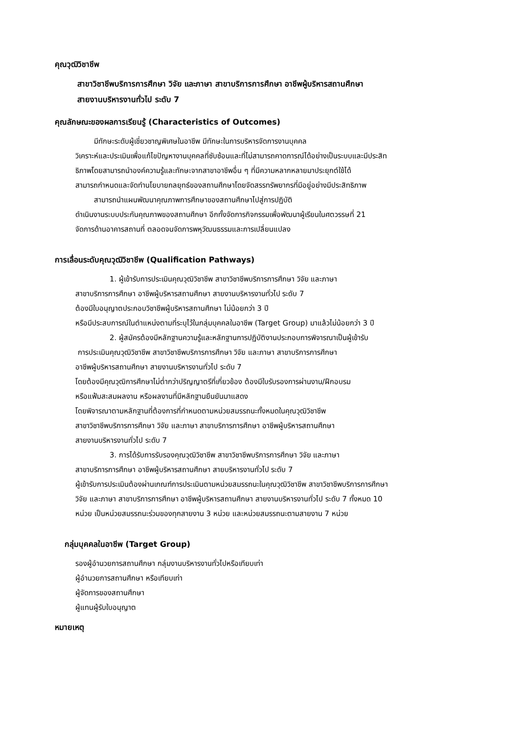คุณวุฒิวิชาชีพ
สาขาวิชาชีพบริการการศึกษา วิจัย และภาษา สาขาบริการการศึกษา อาชีพผู้บริหารสถานศึกษา
สายงานบริหารงานทั่วไป ระดับ 7
คุณลักษณะของผลการเรียนรู้ (Characteristics of Outcomes)
มีทักษะระดับผู้เชี่ยวชาญพิเศษในอาชีพ มีทักษะในการบริหารจัดการงานบุคคล
วิเคราะห์และประเมินเพื่อแก้ไขปัญหางานบุคคลที่ซับซ้อนและที่ไม่สามารถคาดการณ์ได้อย่างเป็นระบบและมีประสิท
ธิภาพโดยสามารถนำองค์ความรู้และทักษะจากสาขาอาชีพอื่น ๆ ที่มีความหลากหลายมาประยุกต์ใช้ได้
สามารถกำหนดและจัดทำนโยบายกลยุทธ์ของสถานศึกษาโดยจัดสรรทรัพยากรที่มีอยู่อย่างมีประสิทธิภาพ
สามารถนำแผนพัฒนาคุณภาพการศึกษาของสถานศึกษาไปสู่การปฏิบัติ
ดำเนินงานระบบประกันคุณภาพของสถานศึกษา อีกทั้งจัดการกิจกรรมเพื่อพัฒนาผู้เรียนในศตวรรษที่ 21
จัดการด้านอาคารสถานที่ ตลอดจนจัดการพหุวัฒนธรรมและการเปลี่ยนแปลง
การเลื่อนระดับคุณวุฒิวิชาชีพ (Qualification Pathways)
1. ผู้เข้ารับการประเมินคุณวุฒิวิชาชีพ สาขาวิชาชีพบริการการศึกษา วิจัย และภาษา
สาขาบริการการศึกษา อาชีพผู้บริหารสถานศึกษา สายงานบริหารงานทั่วไป ระดับ 7
ต้องมีใบอนุญาตประกอบวิชาชีพผู้บริหารสถานศึกษา ไม่น้อยกว่า 3 ปี
หรือมีประสบการณ์ในตำแหน่งตามที่ระบุไว้ในกลุ่มบุคคลในอาชีพ (Target Group) มาแล้วไม่น้อยกว่า 3 ปี
2. ผู้สมัครต้องมีหลักฐานความรู้และหลักฐานการปฏิบัติงานประกอบการพิจารณาเป็นผู้เข้ารับ
การประเมินคุณวุฒิวิชาชีพ สาขาวิชาชีพบริการการศึกษา วิจัย และภาษา สาขาบริการการศึกษา
อาชีพผู้บริหารสถานศึกษา สายงานบริหารงานทั่วไป ระดับ 7
โดยต้องมีคุณวุฒิการศึกษาไม่ต่ำกว่าปริญญาตรีที่เกี่ยวข้อง ต้องมีใบรับรองการผ่านงาน/ฝึกอบรม
หรือแฟ้มสะสมผลงาน หรือผลงานที่มีหลักฐานยืนยันมาแสดง
โดยพิจารณาตามหลักฐานที่ต้องการที่กำหนดตามหน่วยสมรรถนะทั้งหมดในคุณวุฒิวิชาชีพ
สาขาวิชาชีพบริการการศึกษา วิจัย และภาษา สาขาบริการการศึกษา อาชีพผู้บริหารสถานศึกษา
สายงานบริหารงานทั่วไป ระดับ 7
3. การได้รับการรับรองคุณวุฒิวิชาชีพ สาขาวิชาชีพบริการการศึกษา วิจัย และภาษา
สาขาบริการการศึกษา อาชีพผู้บริหารสถานศึกษา สายบริหารงานทั่วไป ระดับ 7
ผู้เข้ารับการประเมินต้องผ่านเกณฑ์การประเมินตามหน่วยสมรรถนะในคุณวุฒิวิชาชีพ สาขาวิชาชีพบริการการศึกษา
วิจัย และภาษา สาขาบริการการศึกษา อาชีพผู้บริหารสถานศึกษา สายงานบริหารงานทั่วไป ระดับ 7 ทั้งหมด 10
หน่วย เป็นหน่วยสมรรถนะร่วมของทุกสายงาน 3 หน่วย และหน่วยสมรรถนะตามสายงาน 7 หน่วย
กลุ่มบุคคลในอาชีพ (Target Group)
รองผู้อำนวยการสถานศึกษา กลุ่มงานบริหารงานทั่วไปหรือเทียบเท่า
ผู้อำนวยการสถานศึกษา หรือเทียบเท่า
ผู้จัดการของสถานศึกษา
ผู้แทนผู้รับใบอนุญาต
หมายเหตุ